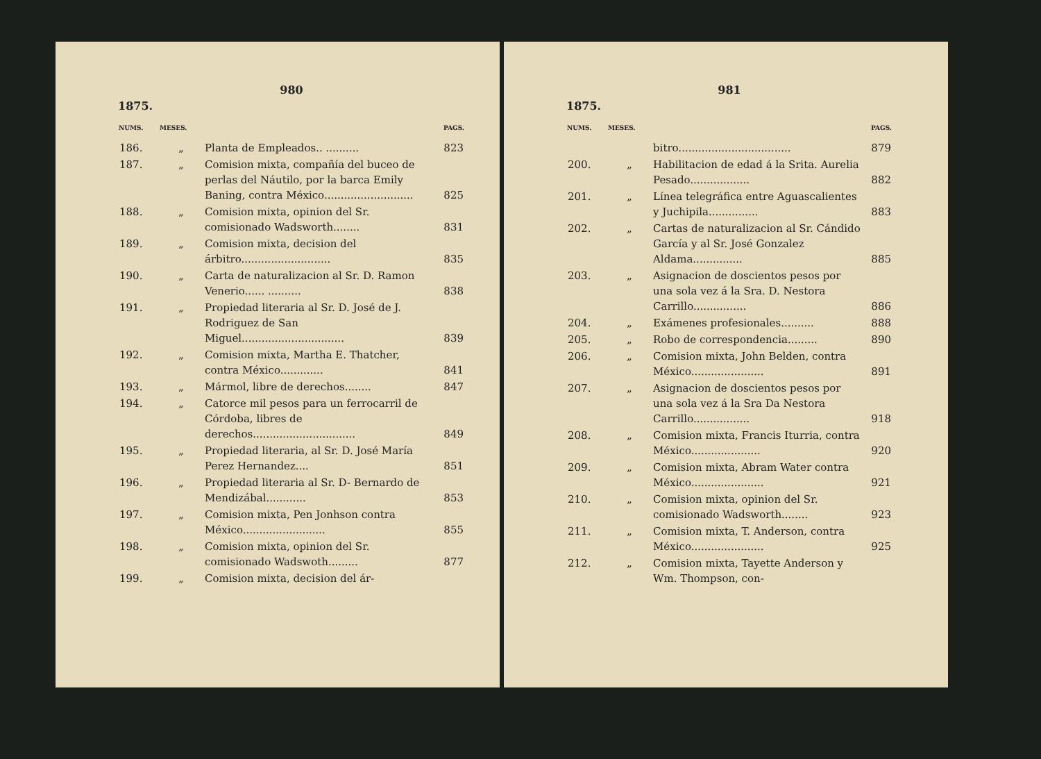980
1875.
| NUMS. | MESES. | | PAGS. |
| --- | --- | --- | --- |
| 186. | „ | Planta de Empleados.. .......... | 823 |
| 187. | „ | Comision mixta, compañía del buceo de perlas del Náutilo, por la barca Emily Baning, contra México........................... | 825 |
| 188. | „ | Comision mixta, opinion del Sr. comisionado Wadsworth........ | 831 |
| 189. | „ | Comision mixta, decision del árbitro........................... | 835 |
| 190. | „ | Carta de naturalizacion al Sr. D. Ramon Venerio...... .......... | 838 |
| 191. | „ | Propiedad literaria al Sr. D. José de J. Rodriguez de San Miguel............................... | 839 |
| 192. | „ | Comision mixta, Martha E. Thatcher, contra México............. | 841 |
| 193. | „ | Mármol, libre de derechos........ | 847 |
| 194. | „ | Catorce mil pesos para un ferrocarril de Córdoba, libres de derechos............................... | 849 |
| 195. | „ | Propiedad literaria, al Sr. D. José María Perez Hernandez.... | 851 |
| 196. | „ | Propiedad literaria al Sr. D- Bernardo de Mendizábal............ | 853 |
| 197. | „ | Comision mixta, Pen Jonhson contra México......................... | 855 |
| 198. | „ | Comision mixta, opinion del Sr. comisionado Wadswoth......... | 877 |
| 199. | „ | Comision mixta, decision del ár- | |
981
1875.
| NUMS. | MESES. | | PAGS. |
| --- | --- | --- | --- |
| | | bitro.................................. | 879 |
| 200. | „ | Habilitacion de edad á la Srita. Aurelia Pesado.................. | 882 |
| 201. | „ | Línea telegráfica entre Aguascalientes y Juchipila............... | 883 |
| 202. | „ | Cartas de naturalizacion al Sr. Cándido García y al Sr. José Gonzalez Aldama............... | 885 |
| 203. | „ | Asignacion de doscientos pesos por una sola vez á la Sra. D. Nestora Carrillo................ | 886 |
| 204. | „ | Exámenes profesionales.......... | 888 |
| 205. | „ | Robo de correspondencia......... | 890 |
| 206. | „ | Comision mixta, John Belden, contra México...................... | 891 |
| 207. | „ | Asignacion de doscientos pesos por una sola vez á la Sra Da Nestora Carrillo................. | 918 |
| 208. | „ | Comision mixta, Francis Iturria, contra México..................... | 920 |
| 209. | „ | Comision mixta, Abram Water contra México...................... | 921 |
| 210. | „ | Comision mixta, opinion del Sr. comisionado Wadsworth........ | 923 |
| 211. | „ | Comision mixta, T. Anderson, contra México...................... | 925 |
| 212. | „ | Comision mixta, Tayette Anderson y Wm. Thompson, con- | |